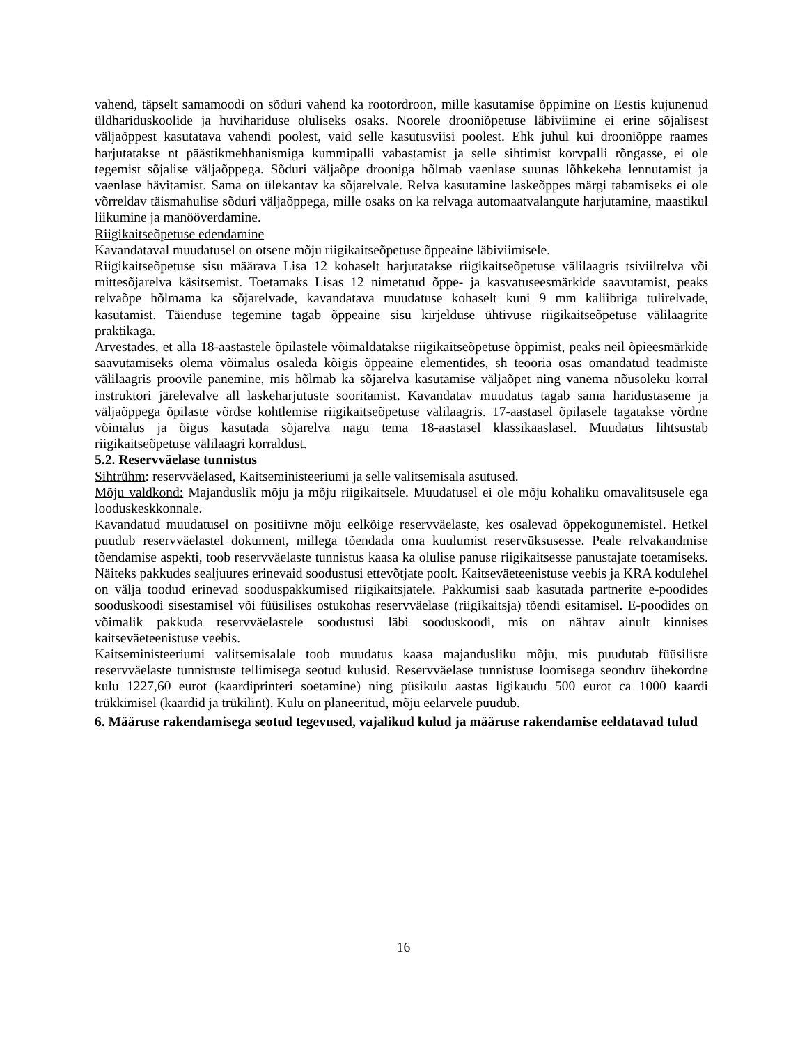vahend, täpselt samamoodi on sõduri vahend ka rootordroon, mille kasutamise õppimine on Eestis kujunenud üldhariduskoolide ja huvihariduse oluliseks osaks. Noorele drooniõpetuse läbiviimine ei erine sõjalisest väljaõppest kasutatava vahendi poolest, vaid selle kasutusviisi poolest. Ehk juhul kui drooniõppe raames harjutatakse nt päästikmehhanismiga kummipalli vabastamist ja selle sihtimist korvpalli rõngasse, ei ole tegemist sõjalise väljaõppega. Sõduri väljaõpe drooniga hõlmab vaenlase suunas lõhkekeha lennutamist ja vaenlase hävitamist. Sama on ülekantav ka sõjarelvale. Relva kasutamine laskeõppes märgi tabamiseks ei ole võrreldav täismahulise sõduri väljaõppega, mille osaks on ka relvaga automaatvalangute harjutamine, maastikul liikumine ja manööverdamine.
Riigikaitseõpetuse edendamine
Kavandataval muudatusel on otsene mõju riigikaitseõpetuse õppeaine läbiviimisele.
Riigikaitseõpetuse sisu määrava Lisa 12 kohaselt harjutatakse riigikaitseõpetuse välilaagris tsiviilrelva või mittesõjarelva käsitsemist. Toetamaks Lisas 12 nimetatud õppe- ja kasvatuseesmärkide saavutamist, peaks relvaõpe hõlmama ka sõjarelvade, kavandatava muudatuse kohaselt kuni 9 mm kaliibriga tulirelvade, kasutamist. Täienduse tegemine tagab õppeaine sisu kirjelduse ühtivuse riigikaitseõpetuse välilaagrite praktikaga.
Arvestades, et alla 18-aastastele õpilastele võimaldatakse riigikaitseõpetuse õppimist, peaks neil õpieesmärkide saavutamiseks olema võimalus osaleda kõigis õppeaine elementides, sh teooria osas omandatud teadmiste välilaagris proovile panemine, mis hõlmab ka sõjarelva kasutamise väljaõpet ning vanema nõusoleku korral instruktori järelevalve all laskeharjutuste sooritamist. Kavandatav muudatus tagab sama haridustaseme ja väljaõppega õpilaste võrdse kohtlemise riigikaitseõpetuse välilaagris. 17-aastasel õpilasele tagatakse võrdne võimalus ja õigus kasutada sõjarelva nagu tema 18-aastasel klassikaaslasel. Muudatus lihtsustab riigikaitseõpetuse välilaagri korraldust.
5.2. Reservväelase tunnistus
Sihtrühm: reservväelased, Kaitseministeeriumi ja selle valitsemisala asutused.
Mõju valdkond: Majanduslik mõju ja mõju riigikaitsele. Muudatusel ei ole mõju kohaliku omavalitsusele ega looduskeskkonnale.
Kavandatud muudatusel on positiivne mõju eelkõige reservväelaste, kes osalevad õppekogunemistel. Hetkel puudub reservväelastel dokument, millega tõendada oma kuulumist reservüksusesse. Peale relvakandmise tõendamise aspekti, toob reservväelaste tunnistus kaasa ka olulise panuse riigikaitsesse panustajate toetamiseks. Näiteks pakkudes sealjuures erinevaid soodustusi ettevõtjate poolt. Kaitseväeteenistuse veebis ja KRA kodulehel on välja toodud erinevad sooduspakkumised riigikaitsjatele. Pakkumisi saab kasutada partnerite e-poodides sooduskoodi sisestamisel või füüsilises ostukohas reservväelase (riigikaitsja) tõendi esitamisel. E-poodides on võimalik pakkuda reservväelastele soodustusi läbi sooduskoodi, mis on nähtav ainult kinnises kaitseväeteenistuse veebis.
Kaitseministeeriumi valitsemisalale toob muudatus kaasa majandusliku mõju, mis puudutab füüsiliste reservväelaste tunnistuste tellimisega seotud kulusid. Reservväelase tunnistuse loomisega seonduv ühekordne kulu 1227,60 eurot (kaardiprinteri soetamine) ning püsikulu aastas ligikaudu 500 eurot ca 1000 kaardi trükkimisel (kaardid ja trükilint). Kulu on planeeritud, mõju eelarvele puudub.
6. Määruse rakendamisega seotud tegevused, vajalikud kulud ja määruse rakendamise eeldatavad tulud
16